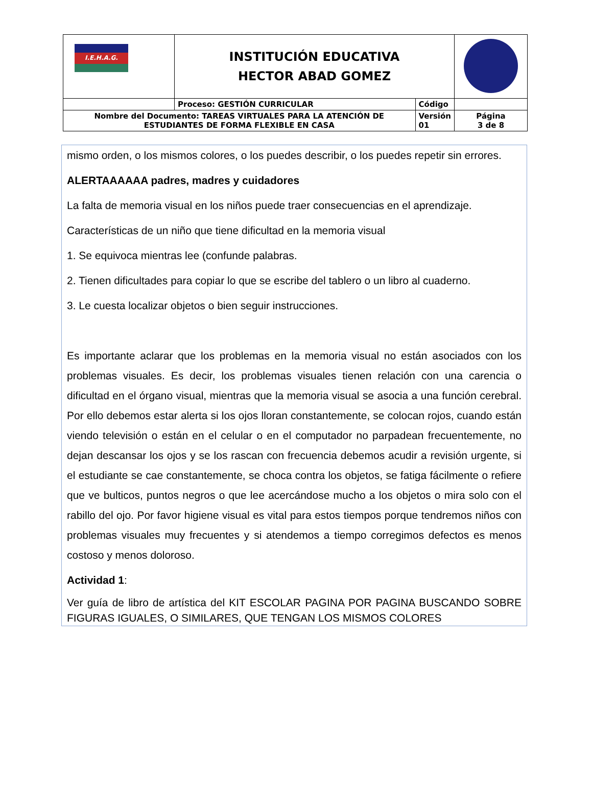| I.E.H.A.G. | INSTITUCIÓN EDUCATIVA HECTOR ABAD GOMEZ | | |
| | Proceso: GESTIÓN CURRICULAR | Código | |
| Nombre del Documento: TAREAS VIRTUALES PARA LA ATENCIÓN DE ESTUDIANTES DE FORMA FLEXIBLE EN CASA | | Versión 01 | Página 3 de 8 |
mismo orden, o los mismos colores, o los puedes describir, o los puedes repetir sin errores.
ALERTAAAAAA padres, madres y cuidadores
La falta de memoria visual en los niños puede traer consecuencias en el aprendizaje.
Características de un niño que tiene dificultad en la memoria visual
1. Se equivoca mientras lee (confunde palabras.
2. Tienen dificultades para copiar lo que se escribe del tablero o un libro al cuaderno.
3. Le cuesta localizar objetos o bien seguir instrucciones.
Es importante aclarar que los problemas en la memoria visual no están asociados con los problemas visuales. Es decir, los problemas visuales tienen relación con una carencia o dificultad en el órgano visual, mientras que la memoria visual se asocia a una función cerebral. Por ello debemos estar alerta si los ojos lloran constantemente, se colocan rojos, cuando están viendo televisión o están en el celular o en el computador no parpadean frecuentemente, no dejan descansar los ojos y se los rascan con frecuencia debemos acudir a revisión urgente, si el estudiante se cae constantemente, se choca contra los objetos, se fatiga fácilmente o refiere que ve bulticos, puntos negros o que lee acercándose mucho a los objetos o mira solo con el rabillo del ojo. Por favor higiene visual es vital para estos tiempos porque tendremos niños con problemas visuales muy frecuentes y si atendemos a tiempo corregimos defectos es menos costoso y menos doloroso.
Actividad 1:
Ver guía de libro de artística del KIT ESCOLAR PAGINA POR PAGINA BUSCANDO SOBRE FIGURAS IGUALES, O SIMILARES, QUE TENGAN LOS MISMOS COLORES